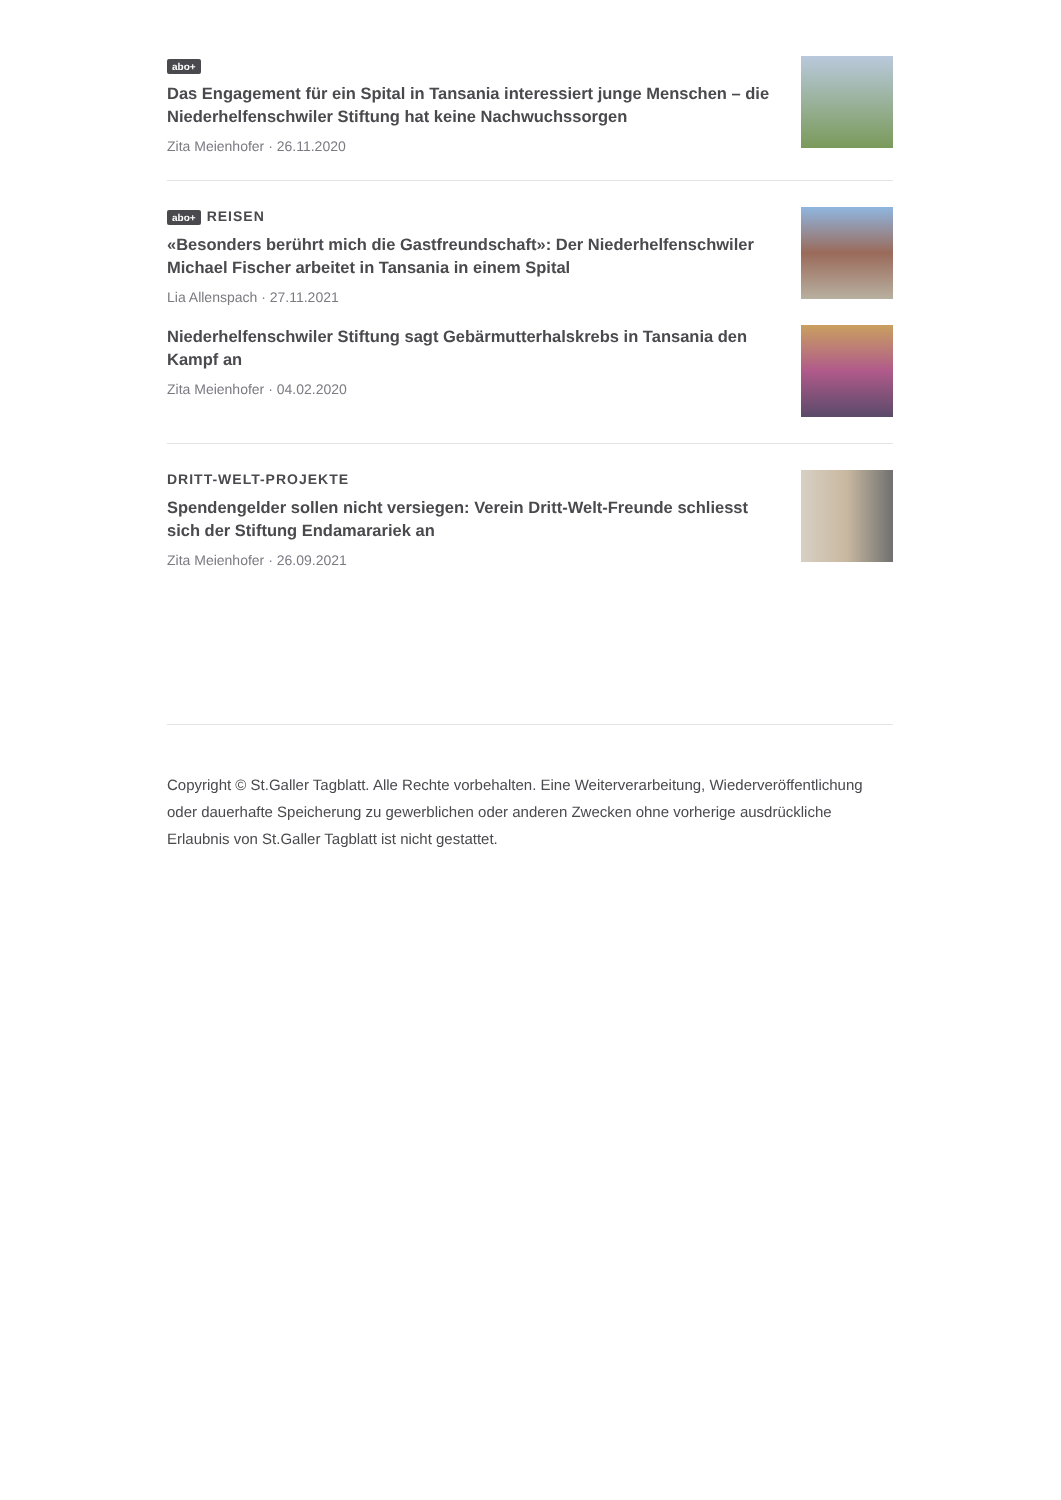abo+
Das Engagement für ein Spital in Tansania interessiert junge Menschen – die Niederhelfenschwiler Stiftung hat keine Nachwuchssorgen
Zita Meienhofer · 26.11.2020
abo+ REISEN
«Besonders berührt mich die Gastfreundschaft»: Der Niederhelfenschwiler Michael Fischer arbeitet in Tansania in einem Spital
Lia Allenspach · 27.11.2021
Niederhelfenschwiler Stiftung sagt Gebärmutterhalskrebs in Tansania den Kampf an
Zita Meienhofer · 04.02.2020
DRITT-WELT-PROJEKTE
Spendengelder sollen nicht versiegen: Verein Dritt-Welt-Freunde schliesst sich der Stiftung Endamarariek an
Zita Meienhofer · 26.09.2021
Copyright © St.Galler Tagblatt. Alle Rechte vorbehalten. Eine Weiterverarbeitung, Wiederveröffentlichung oder dauerhafte Speicherung zu gewerblichen oder anderen Zwecken ohne vorherige ausdrückliche Erlaubnis von St.Galler Tagblatt ist nicht gestattet.